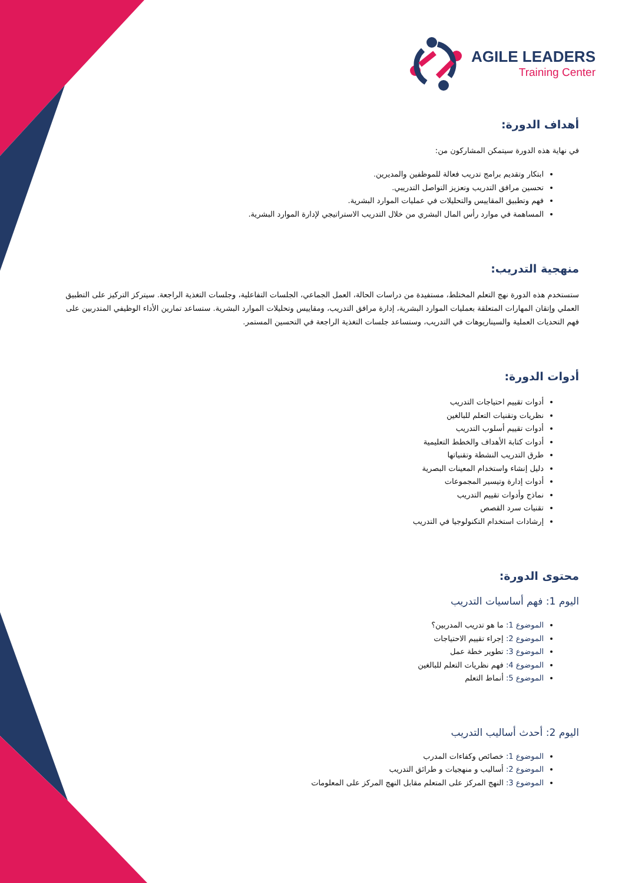AGILE LEADERS
Training Center
أهداف الدورة:
في نهاية هذه الدورة سيتمكن المشاركون من:
ابتكار وتقديم برامج تدريب فعالة للموظفين والمديرين.
تحسين مرافق التدريب وتعزيز التواصل التدريبي.
فهم وتطبيق المقاييس والتحليلات في عمليات الموارد البشرية.
المساهمة في موارد رأس المال البشري من خلال التدريب الاستراتيجي لإدارة الموارد البشرية.
منهجية التدريب:
ستستخدم هذه الدورة نهج التعلم المختلط، مستفيدة من دراسات الحالة، العمل الجماعي، الجلسات التفاعلية، وجلسات التغذية الراجعة. سيتركز التركيز على التطبيق العملي وإتقان المهارات المتعلقة بعمليات الموارد البشرية، إدارة مرافق التدريب، ومقاييس وتحليلات الموارد البشرية. ستساعد تمارين الأداء الوظيفي المتدربين على فهم التحديات العملية والسيناريوهات في التدريب، وستساعد جلسات التغذية الراجعة في التحسين المستمر.
أدوات الدورة:
أدوات تقييم احتياجات التدريب
نظريات وتقنيات التعلم للبالغين
أدوات تقييم أسلوب التدريب
أدوات كتابة الأهداف والخطط التعليمية
طرق التدريب النشطة وتقنياتها
دليل إنشاء واستخدام المعينات البصرية
أدوات إدارة وتيسير المجموعات
نماذج وأدوات تقييم التدريب
تقنيات سرد القصص
إرشادات استخدام التكنولوجيا في التدريب
محتوى الدورة:
اليوم 1: فهم أساسيات التدريب
الموضوع 1: ما هو تدريب المدربين؟
الموضوع 2: إجراء تقييم الاحتياجات
الموضوع 3: تطوير خطة عمل
الموضوع 4: فهم نظريات التعلم للبالغين
الموضوع 5: أنماط التعلم
اليوم 2: أحدث أساليب التدريب
الموضوع 1: خصائص وكفاءات المدرب
الموضوع 2: أساليب و منهجيات و طرائق التدريب
الموضوع 3: النهج المركز على المتعلم مقابل النهج المركز على المعلومات